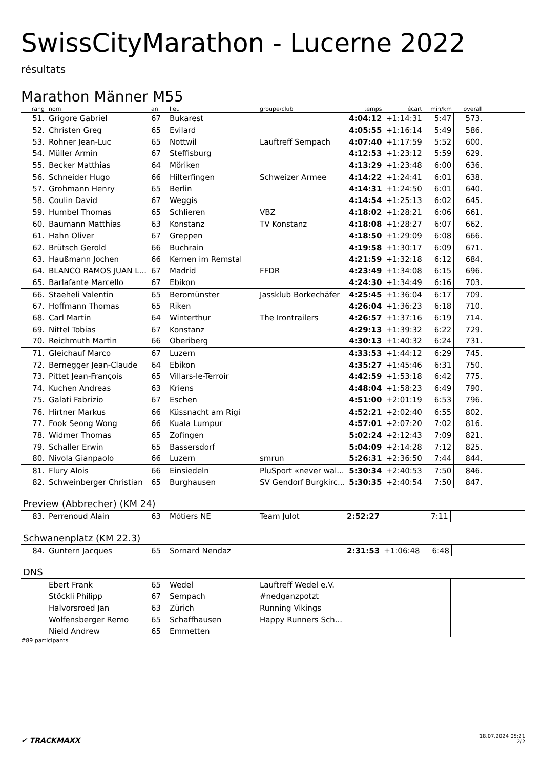SwissCityMarathon - Lucerne 2022
résultats
Marathon Männer M55
| rang | nom | an | lieu | groupe/club | temps | écart | min/km | overall | |
| --- | --- | --- | --- | --- | --- | --- | --- | --- | --- |
| 51. | Grigore Gabriel | 67 | Bukarest | | 4:04:12 | +1:14:31 | 5:47 | 573. | |
| 52. | Christen Greg | 65 | Evilard | | 4:05:55 | +1:16:14 | 5:49 | 586. | |
| 53. | Rohner Jean-Luc | 65 | Nottwil | Lauftreff Sempach | 4:07:40 | +1:17:59 | 5:52 | 600. | |
| 54. | Müller Armin | 67 | Steffisburg | | 4:12:53 | +1:23:12 | 5:59 | 629. | |
| 55. | Becker Matthias | 64 | Möriken | | 4:13:29 | +1:23:48 | 6:00 | 636. | |
| 56. | Schneider Hugo | 66 | Hilterfingen | Schweizer Armee | 4:14:22 | +1:24:41 | 6:01 | 638. | |
| 57. | Grohmann Henry | 65 | Berlin | | 4:14:31 | +1:24:50 | 6:01 | 640. | |
| 58. | Coulin David | 67 | Weggis | | 4:14:54 | +1:25:13 | 6:02 | 645. | |
| 59. | Humbel Thomas | 65 | Schlieren | VBZ | 4:18:02 | +1:28:21 | 6:06 | 661. | |
| 60. | Baumann Matthias | 63 | Konstanz | TV Konstanz | 4:18:08 | +1:28:27 | 6:07 | 662. | |
| 61. | Hahn Oliver | 67 | Greppen | | 4:18:50 | +1:29:09 | 6:08 | 666. | |
| 62. | Brütsch Gerold | 66 | Buchrain | | 4:19:58 | +1:30:17 | 6:09 | 671. | |
| 63. | Haußmann Jochen | 66 | Kernen im Remstal | | 4:21:59 | +1:32:18 | 6:12 | 684. | |
| 64. | BLANCO RAMOS JUAN L... | 67 | Madrid | FFDR | 4:23:49 | +1:34:08 | 6:15 | 696. | |
| 65. | Barlafante Marcello | 67 | Ebikon | | 4:24:30 | +1:34:49 | 6:16 | 703. | |
| 66. | Staeheli Valentin | 65 | Beromünster | Jassklub Borkechäfer | 4:25:45 | +1:36:04 | 6:17 | 709. | |
| 67. | Hoffmann Thomas | 65 | Riken | | 4:26:04 | +1:36:23 | 6:18 | 710. | |
| 68. | Carl Martin | 64 | Winterthur | The Irontrailers | 4:26:57 | +1:37:16 | 6:19 | 714. | |
| 69. | Nittel Tobias | 67 | Konstanz | | 4:29:13 | +1:39:32 | 6:22 | 729. | |
| 70. | Reichmuth Martin | 66 | Oberiberg | | 4:30:13 | +1:40:32 | 6:24 | 731. | |
| 71. | Gleichauf Marco | 67 | Luzern | | 4:33:53 | +1:44:12 | 6:29 | 745. | |
| 72. | Bernegger Jean-Claude | 64 | Ebikon | | 4:35:27 | +1:45:46 | 6:31 | 750. | |
| 73. | Pittet Jean-François | 65 | Villars-le-Terroir | | 4:42:59 | +1:53:18 | 6:42 | 775. | |
| 74. | Kuchen Andreas | 63 | Kriens | | 4:48:04 | +1:58:23 | 6:49 | 790. | |
| 75. | Galati Fabrizio | 67 | Eschen | | 4:51:00 | +2:01:19 | 6:53 | 796. | |
| 76. | Hirtner Markus | 66 | Küssnacht am Rigi | | 4:52:21 | +2:02:40 | 6:55 | 802. | |
| 77. | Fook Seong Wong | 66 | Kuala Lumpur | | 4:57:01 | +2:07:20 | 7:02 | 816. | |
| 78. | Widmer Thomas | 65 | Zofingen | | 5:02:24 | +2:12:43 | 7:09 | 821. | |
| 79. | Schaller Erwin | 65 | Bassersdorf | | 5:04:09 | +2:14:28 | 7:12 | 825. | |
| 80. | Nivola Gianpaolo | 66 | Luzern | smrun | 5:26:31 | +2:36:50 | 7:44 | 844. | |
| 81. | Flury Alois | 66 | Einsiedeln | PluSport «never wal... | 5:30:34 | +2:40:53 | 7:50 | 846. | |
| 82. | Schweinberger Christian | 65 | Burghausen | SV Gendorf Burgkirc... | 5:30:35 | +2:40:54 | 7:50 | 847. | |
Preview (Abbrecher) (KM 24)
| 83. | Perrenoud Alain | 63 | Môtiers NE | Team Julot | 2:52:27 | | 7:11 | |
Schwanenplatz (KM 22.3)
| 84. | Guntern Jacques | 65 | Sornard Nendaz | | 2:31:53 | +1:06:48 | 6:48 | |
DNS
| | Ebert Frank | 65 | Wedel | Lauftreff Wedel e.V. | | | | |
| | Stöckli Philipp | 67 | Sempach | #nedganzpotzt | | | | |
| | Halvorsroed Jan | 63 | Zürich | Running Vikings | | | | |
| | Wolfensberger Remo | 65 | Schaffhausen | Happy Runners Sch... | | | | |
| | Nield Andrew | 65 | Emmetten | | | | | |
#89 participants
✔ TRACKMAXX
18.07.2024 05:21
2/2